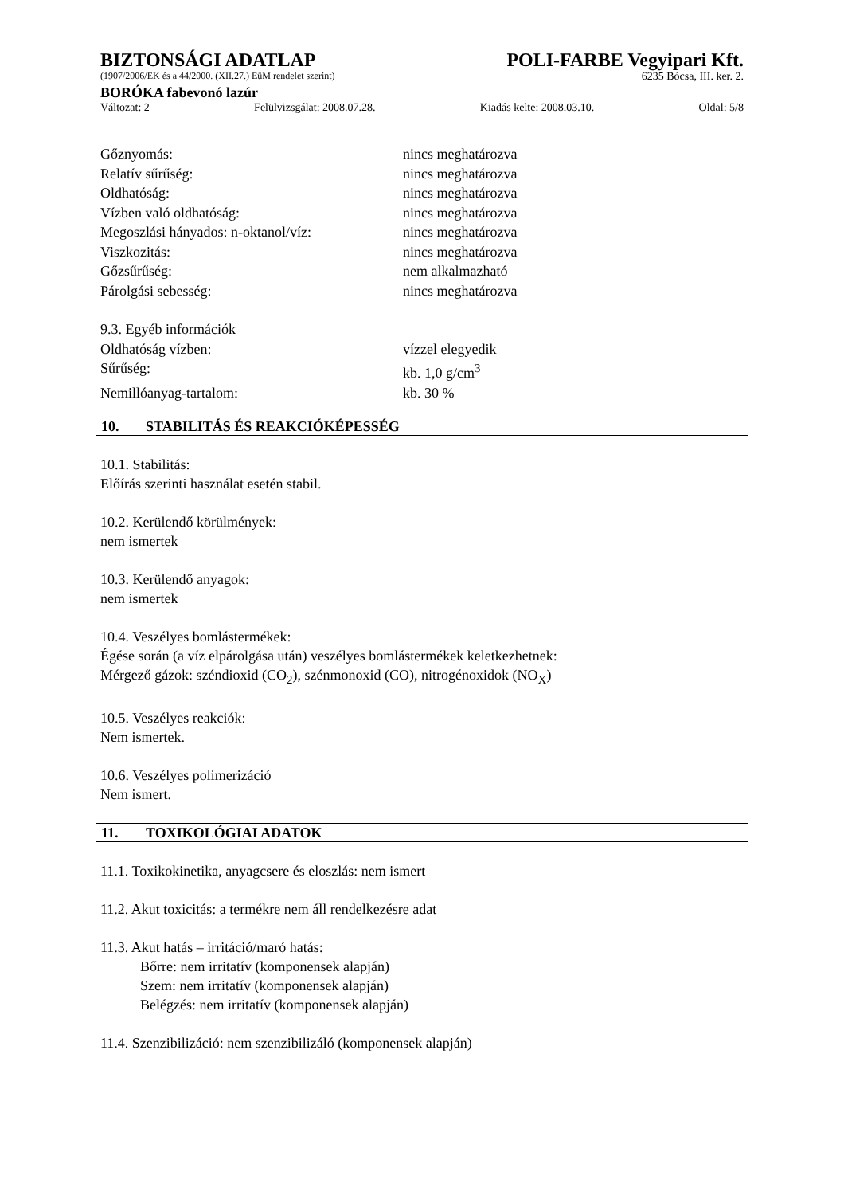BIZTONSÁGI ADATLAP POLI-FARBE Vegyipari Kft.
(1907/2006/EK és a 44/2000. (XII.27.) EüM rendelet szerint)
6235 Bócsa, III. ker. 2.
BORÓKA fabevonó lazúr
Változat: 2 Felülvizsgálat: 2008.07.28. Kiadás kelte: 2008.03.10. Oldal: 5/8
Gőznyomás: nincs meghatározva
Relatív sűrűség: nincs meghatározva
Oldhatóság: nincs meghatározva
Vízben való oldhatóság: nincs meghatározva
Megoszlási hányados: n-oktanol/víz: nincs meghatározva
Viszkozitás: nincs meghatározva
Gőzsűrűség: nem alkalmazható
Párolgási sebesség: nincs meghatározva
9.3. Egyéb információk
Oldhatóság vízben: vízzel elegyedik
Sűrűség: kb. 1,0 g/cm<sup>3</sup>
Nemillóanyag-tartalom: kb. 30 %
10. STABILITÁS ÉS REAKCIÓKÉPESSÉG
10.1. Stabilitás:
Előírás szerinti használat esetén stabil.
10.2. Kerülendő körülmények:
nem ismertek
10.3. Kerülendő anyagok:
nem ismertek
10.4. Veszélyes bomlástermékek:
Égése során (a víz elpárolgása után) veszélyes bomlástermékek keletkezhetnek:
Mérgező gázok: széndioxid (CO<sub>2</sub>), szénmonoxid (CO), nitrogénoxidok (NO<sub>X</sub>)
10.5. Veszélyes reakciók:
Nem ismertek.
10.6. Veszélyes polimerizáció
Nem ismert.
11. TOXIKOLÓGIAI ADATOK
11.1. Toxikokinetika, anyagcsere és eloszlás: nem ismert
11.2. Akut toxicitás: a termékre nem áll rendelkezésre adat
11.3. Akut hatás – irritáció/maró hatás:
Bőrre: nem irritatív (komponensek alapján)
Szem: nem irritatív (komponensek alapján)
Belégzés: nem irritatív (komponensek alapján)
11.4. Szenzibilizáció: nem szenzibilizáló (komponensek alapján)